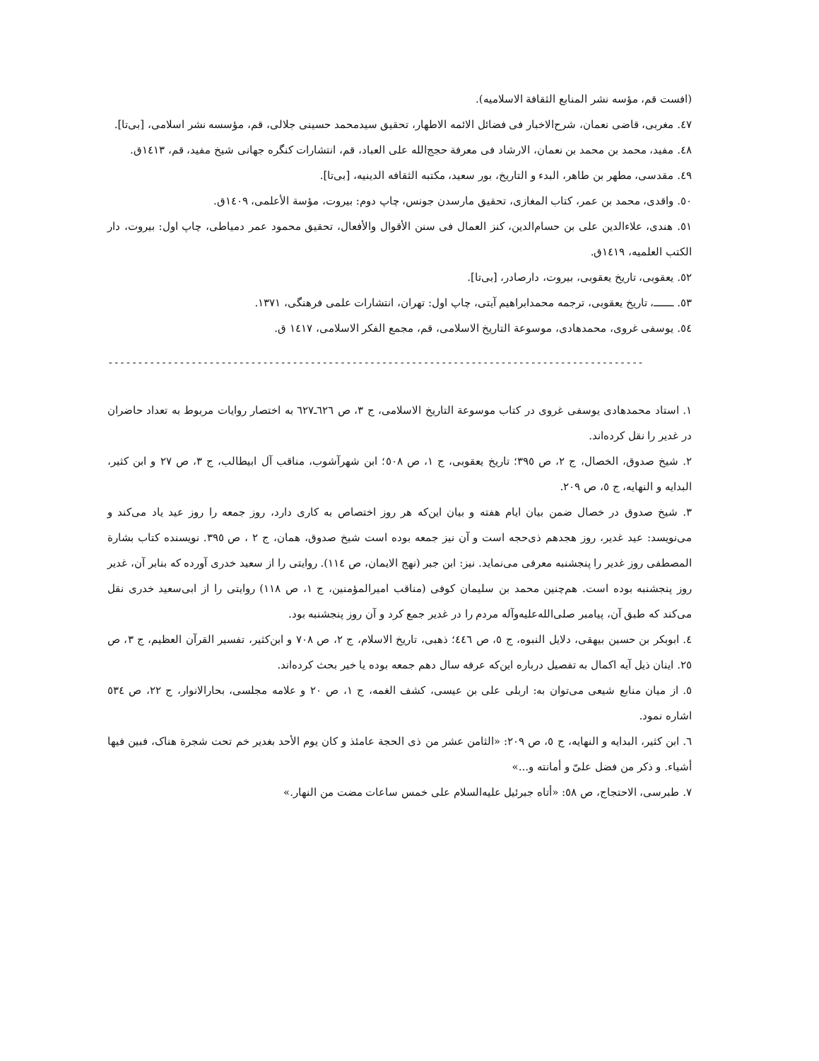(افست قم، مؤسه نشر المنابع الثقافة الاسلامیه).
٤٧. مغربی، قاضی نعمان، شرح‌الاخبار فی فضائل الائمه الاطهار، تحقیق سیدمحمد حسینی جلالی، قم، مؤسسه نشر اسلامی، [بی‌تا].
٤٨. مفید، محمد بن محمد بن نعمان، الارشاد فی معرفة حجج‌الله علی العباد، قم، انتشارات کنگره جهانی شیخ مفید، قم، ١٤١٣ق.
٤٩. مقدسی، مطهر بن طاهر، البدء و التاریخ، بور سعید، مکتبه الثقافه الدینیه، [بی‌تا].
٥٠. واقدی، محمد بن عمر، کتاب المغازی، تحقیق مارسدن جونس، چاپ دوم: بیروت، مؤسة الأعلمی، ١٤٠٩ق.
٥١. هندی، علاءالدین علی بن حسام‌الدین، کنز العمال فی سنن الأقوال والأفعال، تحقیق محمود عمر دمیاطی، چاپ اول: بیروت، دار الکتب العلمیه، ١٤١٩ق.
٥٢. یعقوبی، تاریخ یعقوبی، بیروت، دارصادر، [بی‌تا].
٥٣. ـــــــ، تاریخ یعقوبی، ترجمه محمدابراهیم آیتی، چاپ اول: تهران، انتشارات علمی فرهنگی، ١٣٧١.
٥٤. یوسفی غروی، محمدهادی، موسوعة التاریخ الاسلامی، قم، مجمع الفکر الاسلامی، ١٤١٧ ق.
------------------------------------------------------------------------------------------
١. استاد محمدهادی یوسفی غروی در کتاب موسوعة التاریخ الاسلامی، ج ٣، ص ٦٢٦ـ٦٢٧ به اختصار روایات مربوط به تعداد حاضران در غدیر را نقل کرده‌اند.
٢. شیخ صدوق، الخصال، ج ٢، ص ٣٩٥؛ تاریخ یعقوبی، ج ١، ص ٥٠٨؛ ابن شهرآشوب، مناقب آل ابیطالب، ج ٣، ص ٢٧ و ابن کثیر، البدایه و النهایه، ج ٥، ص ٢٠٩.
٣. شیخ صدوق در خصال ضمن بیان ایام هفته و بیان این‌که هر روز اختصاص به کاری دارد، روز جمعه را روز عید یاد می‌کند و می‌نویسد: عید غدیر، روز هجدهم ذی‌حجه است و آن نیز جمعه بوده است شیخ صدوق، همان، ج ٢ ، ص ٣٩٥. نویسنده کتاب بشارة المصطفی روز غدیر را پنجشنبه معرفی می‌نماید. نیز: ابن جبر (نهج الایمان، ص ١١٤). روایتی را از سعید خدری آورده که بنابر آن، غدیر روز پنجشنبه بوده است. هم‌چنین محمد بن سلیمان کوفی (مناقب امیرالمؤمنین، ج ١، ص ١١٨) روایتی را از ابی‌سعید خدری نقل می‌کند که طبق آن، پیامبر صلی‌الله‌علیه‌وآله مردم را در غدیر جمع کرد و آن روز پنجشنبه بود.
٤. ابوبکر بن حسین بیهقی، دلایل النبوه، ج ٥، ص ٤٤٦؛ ذهبی، تاریخ الاسلام، ج ٢، ص ٧٠٨ و ابن‌کثیر، تفسیر القرآن العظیم، ج ٣، ص ٢٥. اینان ذیل آیه اکمال به تفصیل درباره این‌که عرفه سال دهم جمعه بوده یا خیر بحث کرده‌اند.
٥. از میان منابع شیعی می‌توان به: اربلی علی بن عیسی، کشف الغمه، ج ١، ص ٢٠ و علامه مجلسی، بحارالانوار، ج ٢٢، ص ٥٣٤ اشاره نمود.
٦. ابن کثیر، البدایه و النهایه، ج ٥، ص ٢٠٩: «الثامن عشر من ذی الحجة عامئذ و کان یوم الأحد بغدیر خم تحت شجرة هناک، فبین فیها أشیاء. و ذکر من فضل علیّ و أمانته و...»
٧. طبرسی، الاحتجاج، ص ٥٨: «أتاه جبرئیل علیه‌السلام علی خمس ساعات مضت من النهار.»